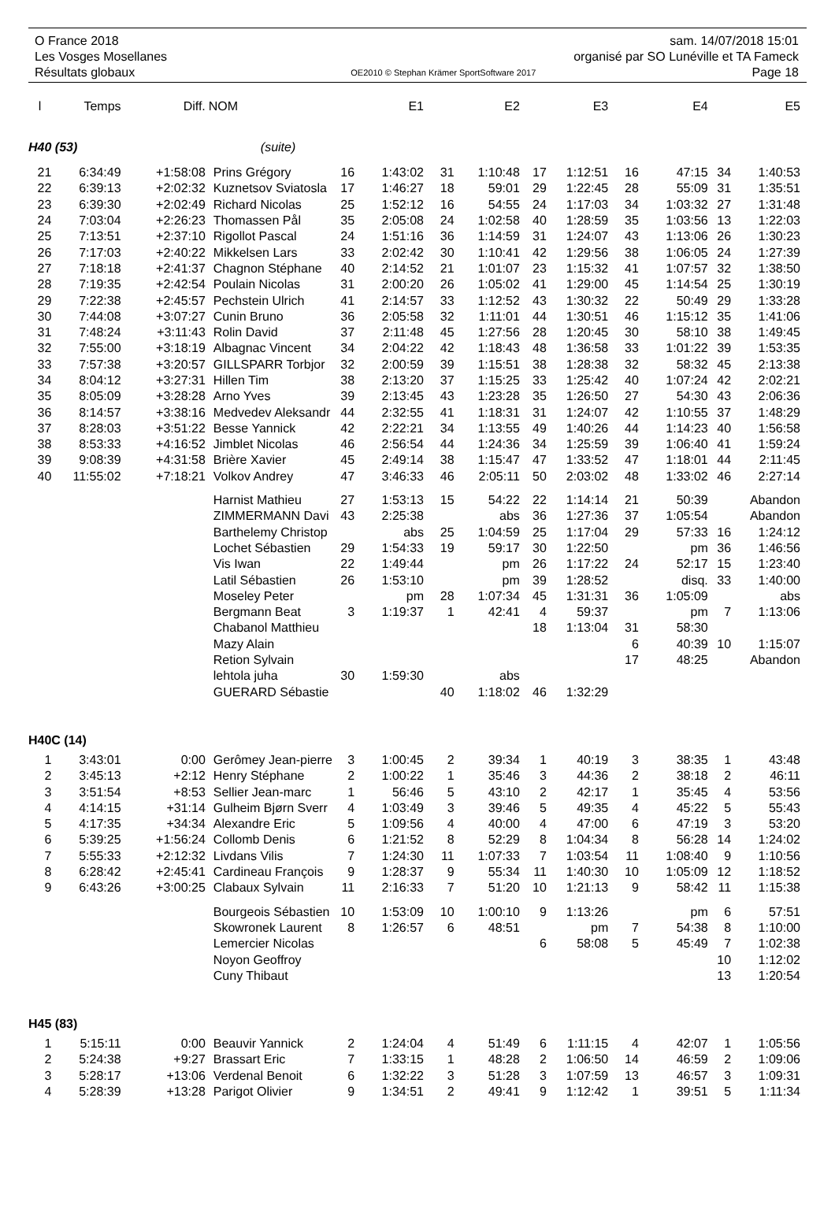O France 2018 sam. 14/07/2018 15:01
Les Vosges Mosellanes organisé par SO Lunéville et TA Fameck
Résultats globaux OE2010 © Stephan Krämer SportSoftware 2017 Page 18
| l | Temps | Diff. | NOM | | E1 | | E2 | | E3 | | E4 | | E5 |
| --- | --- | --- | --- | --- | --- | --- | --- | --- | --- | --- | --- | --- | --- |
| H40 (53) | | | (suite) | | | | | | | | | | |
| 21 | 6:34:49 | +1:58:08 | Prins Grégory | 16 | 1:43:02 | 31 | 1:10:48 | 17 | 1:12:51 | 16 | 47:15 | 34 | 1:40:53 |
| 22 | 6:39:13 | +2:02:32 | Kuznetsov Sviatosla | 17 | 1:46:27 | 18 | 59:01 | 29 | 1:22:45 | 28 | 55:09 | 31 | 1:35:51 |
| 23 | 6:39:30 | +2:02:49 | Richard Nicolas | 25 | 1:52:12 | 16 | 54:55 | 24 | 1:17:03 | 34 | 1:03:32 | 27 | 1:31:48 |
| 24 | 7:03:04 | +2:26:23 | Thomassen Pål | 35 | 2:05:08 | 24 | 1:02:58 | 40 | 1:28:59 | 35 | 1:03:56 | 13 | 1:22:03 |
| 25 | 7:13:51 | +2:37:10 | Rigollot Pascal | 24 | 1:51:16 | 36 | 1:14:59 | 31 | 1:24:07 | 43 | 1:13:06 | 26 | 1:30:23 |
| 26 | 7:17:03 | +2:40:22 | Mikkelsen Lars | 33 | 2:02:42 | 30 | 1:10:41 | 42 | 1:29:56 | 38 | 1:06:05 | 24 | 1:27:39 |
| 27 | 7:18:18 | +2:41:37 | Chagnon Stéphane | 40 | 2:14:52 | 21 | 1:01:07 | 23 | 1:15:32 | 41 | 1:07:57 | 32 | 1:38:50 |
| 28 | 7:19:35 | +2:42:54 | Poulain Nicolas | 31 | 2:00:20 | 26 | 1:05:02 | 41 | 1:29:00 | 45 | 1:14:54 | 25 | 1:30:19 |
| 29 | 7:22:38 | +2:45:57 | Pechstein Ulrich | 41 | 2:14:57 | 33 | 1:12:52 | 43 | 1:30:32 | 22 | 50:49 | 29 | 1:33:28 |
| 30 | 7:44:08 | +3:07:27 | Cunin Bruno | 36 | 2:05:58 | 32 | 1:11:01 | 44 | 1:30:51 | 46 | 1:15:12 | 35 | 1:41:06 |
| 31 | 7:48:24 | +3:11:43 | Rolin David | 37 | 2:11:48 | 45 | 1:27:56 | 28 | 1:20:45 | 30 | 58:10 | 38 | 1:49:45 |
| 32 | 7:55:00 | +3:18:19 | Albagnac Vincent | 34 | 2:04:22 | 42 | 1:18:43 | 48 | 1:36:58 | 33 | 1:01:22 | 39 | 1:53:35 |
| 33 | 7:57:38 | +3:20:57 | GILLSPARR Torbjor | 32 | 2:00:59 | 39 | 1:15:51 | 38 | 1:28:38 | 32 | 58:32 | 45 | 2:13:38 |
| 34 | 8:04:12 | +3:27:31 | Hillen Tim | 38 | 2:13:20 | 37 | 1:15:25 | 33 | 1:25:42 | 40 | 1:07:24 | 42 | 2:02:21 |
| 35 | 8:05:09 | +3:28:28 | Arno Yves | 39 | 2:13:45 | 43 | 1:23:28 | 35 | 1:26:50 | 27 | 54:30 | 43 | 2:06:36 |
| 36 | 8:14:57 | +3:38:16 | Medvedev Aleksandr | 44 | 2:32:55 | 41 | 1:18:31 | 31 | 1:24:07 | 42 | 1:10:55 | 37 | 1:48:29 |
| 37 | 8:28:03 | +3:51:22 | Besse Yannick | 42 | 2:22:21 | 34 | 1:13:55 | 49 | 1:40:26 | 44 | 1:14:23 | 40 | 1:56:58 |
| 38 | 8:53:33 | +4:16:52 | Jimblet Nicolas | 46 | 2:56:54 | 44 | 1:24:36 | 34 | 1:25:59 | 39 | 1:06:40 | 41 | 1:59:24 |
| 39 | 9:08:39 | +4:31:58 | Brière Xavier | 45 | 2:49:14 | 38 | 1:15:47 | 47 | 1:33:52 | 47 | 1:18:01 | 44 | 2:11:45 |
| 40 | 11:55:02 | +7:18:21 | Volkov Andrey | 47 | 3:46:33 | 46 | 2:05:11 | 50 | 2:03:02 | 48 | 1:33:02 | 46 | 2:27:14 |
| | | | Harnist Mathieu | 27 | 1:53:13 | 15 | 54:22 | 22 | 1:14:14 | 21 | 50:39 | Abandon | |
| | | | ZIMMERMANN Davi | 43 | 2:25:38 | | abs | 36 | 1:27:36 | 37 | 1:05:54 | Abandon | |
| | | | Barthelemy Christop | | abs | 25 | 1:04:59 | 25 | 1:17:04 | 29 | 57:33 | 16 | 1:24:12 |
| | | | Lochet Sébastien | 29 | 1:54:33 | 19 | 59:17 | 30 | 1:22:50 | | pm | 36 | 1:46:56 |
| | | | Vis Iwan | 22 | 1:49:44 | | pm | 26 | 1:17:22 | 24 | 52:17 | 15 | 1:23:40 |
| | | | Latil Sébastien | 26 | 1:53:10 | | pm | 39 | 1:28:52 | | disq. | 33 | 1:40:00 |
| | | | Moseley Peter | | pm | 28 | 1:07:34 | 45 | 1:31:31 | 36 | 1:05:09 | | abs |
| | | | Bergmann Beat | 3 | 1:19:37 | 1 | 42:41 | 4 | 59:37 | | pm | 7 | 1:13:06 |
| | | | Chabanol Matthieu | | | | | 18 | 1:13:04 | 31 | 58:30 | | |
| | | | Mazy Alain | | | | | | | 6 | 40:39 | 10 | 1:15:07 |
| | | | Retion Sylvain | | | | | | | 17 | 48:25 | Abandon | |
| | | | lehtola juha | 30 | 1:59:30 | | abs | | | | | | |
| | | | GUERARD Sébastie | | | 40 | 1:18:02 | 46 | 1:32:29 | | | | |
| H40C (14) | | | | | | | | | | | | | |
| 1 | 3:43:01 | 0:00 | Gerômey Jean-pierre | 3 | 1:00:45 | 2 | 39:34 | 1 | 40:19 | 3 | 38:35 | 1 | 43:48 |
| 2 | 3:45:13 | +2:12 | Henry Stéphane | 2 | 1:00:22 | 1 | 35:46 | 3 | 44:36 | 2 | 38:18 | 2 | 46:11 |
| 3 | 3:51:54 | +8:53 | Sellier Jean-marc | 1 | 56:46 | 5 | 43:10 | 2 | 42:17 | 1 | 35:45 | 4 | 53:56 |
| 4 | 4:14:15 | +31:14 | Gulheim Bjørn Sverr | 4 | 1:03:49 | 3 | 39:46 | 5 | 49:35 | 4 | 45:22 | 5 | 55:43 |
| 5 | 4:17:35 | +34:34 | Alexandre Eric | 5 | 1:09:56 | 4 | 40:00 | 4 | 47:00 | 6 | 47:19 | 3 | 53:20 |
| 6 | 5:39:25 | +1:56:24 | Collomb Denis | 6 | 1:21:52 | 8 | 52:29 | 8 | 1:04:34 | 8 | 56:28 | 14 | 1:24:02 |
| 7 | 5:55:33 | +2:12:32 | Livdans Vilis | 7 | 1:24:30 | 11 | 1:07:33 | 7 | 1:03:54 | 11 | 1:08:40 | 9 | 1:10:56 |
| 8 | 6:28:42 | +2:45:41 | Cardineau François | 9 | 1:28:37 | 9 | 55:34 | 11 | 1:40:30 | 10 | 1:05:09 | 12 | 1:18:52 |
| 9 | 6:43:26 | +3:00:25 | Clabaux Sylvain | 11 | 2:16:33 | 7 | 51:20 | 10 | 1:21:13 | 9 | 58:42 | 11 | 1:15:38 |
| | | | Bourgeois Sébastien | 10 | 1:53:09 | 10 | 1:00:10 | 9 | 1:13:26 | | pm | 6 | 57:51 |
| | | | Skowronek Laurent | 8 | 1:26:57 | 6 | 48:51 | | pm | 7 | 54:38 | 8 | 1:10:00 |
| | | | Lemercier Nicolas | | | | | 6 | 58:08 | 5 | 45:49 | 7 | 1:02:38 |
| | | | Noyon Geoffroy | | | | | | | | | 10 | 1:12:02 |
| | | | Cuny Thibaut | | | | | | | | | 13 | 1:20:54 |
| H45 (83) | | | | | | | | | | | | | |
| 1 | 5:15:11 | 0:00 | Beauvir Yannick | 2 | 1:24:04 | 4 | 51:49 | 6 | 1:11:15 | 4 | 42:07 | 1 | 1:05:56 |
| 2 | 5:24:38 | +9:27 | Brassart Eric | 7 | 1:33:15 | 1 | 48:28 | 2 | 1:06:50 | 14 | 46:59 | 2 | 1:09:06 |
| 3 | 5:28:17 | +13:06 | Verdenal Benoit | 6 | 1:32:22 | 3 | 51:28 | 3 | 1:07:59 | 13 | 46:57 | 3 | 1:09:31 |
| 4 | 5:28:39 | +13:28 | Parigot Olivier | 9 | 1:34:51 | 2 | 49:41 | 9 | 1:12:42 | 1 | 39:51 | 5 | 1:11:34 |